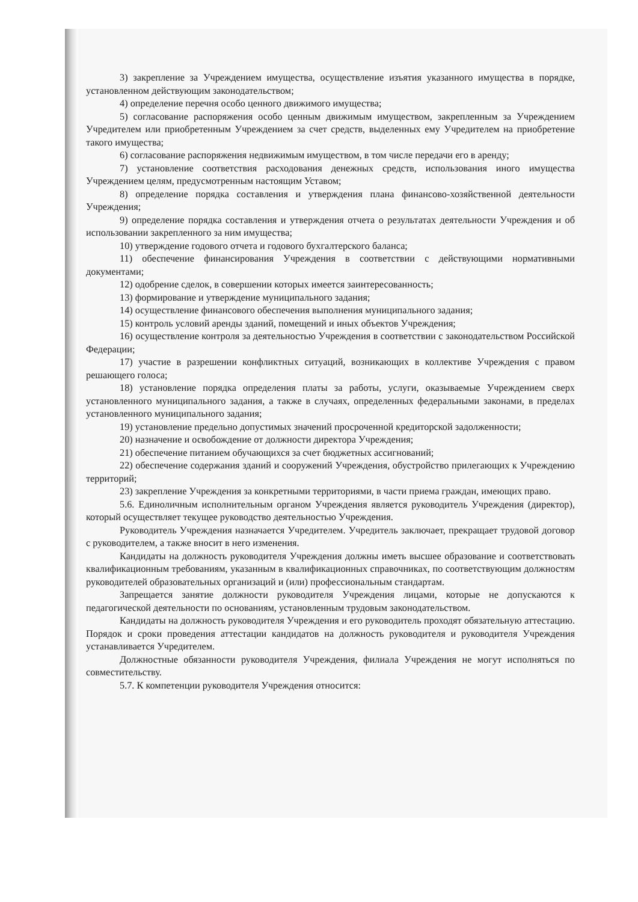3) закрепление за Учреждением имущества, осуществление изъятия указанного имущества в порядке, установленном действующим законодательством;
4) определение перечня особо ценного движимого имущества;
5) согласование распоряжения особо ценным движимым имуществом, закрепленным за Учреждением Учредителем или приобретенным Учреждением за счет средств, выделенных ему Учредителем на приобретение такого имущества;
6) согласование распоряжения недвижимым имуществом, в том числе передачи его в аренду;
7) установление соответствия расходования денежных средств, использования иного имущества Учреждением целям, предусмотренным настоящим Уставом;
8) определение порядка составления и утверждения плана финансово-хозяйственной деятельности Учреждения;
9) определение порядка составления и утверждения отчета о результатах деятельности Учреждения и об использовании закрепленного за ним имущества;
10) утверждение годового отчета и годового бухгалтерского баланса;
11) обеспечение финансирования Учреждения в соответствии с действующими нормативными документами;
12) одобрение сделок, в совершении которых имеется заинтересованность;
13) формирование и утверждение муниципального задания;
14) осуществление финансового обеспечения выполнения муниципального задания;
15) контроль условий аренды зданий, помещений и иных объектов Учреждения;
16) осуществление контроля за деятельностью Учреждения в соответствии с законодательством Российской Федерации;
17) участие в разрешении конфликтных ситуаций, возникающих в коллективе Учреждения с правом решающего голоса;
18) установление порядка определения платы за работы, услуги, оказываемые Учреждением сверх установленного муниципального задания, а также в случаях, определенных федеральными законами, в пределах установленного муниципального задания;
19) установление предельно допустимых значений просроченной кредиторской задолженности;
20) назначение и освобождение от должности директора Учреждения;
21) обеспечение питанием обучающихся за счет бюджетных ассигнований;
22) обеспечение содержания зданий и сооружений Учреждения, обустройство прилегающих к Учреждению территорий;
23) закрепление Учреждения за конкретными территориями, в части приема граждан, имеющих право.
5.6. Единоличным исполнительным органом Учреждения является руководитель Учреждения (директор), который осуществляет текущее руководство деятельностью Учреждения.
Руководитель Учреждения назначается Учредителем. Учредитель заключает, прекращает трудовой договор с руководителем, а также вносит в него изменения.
Кандидаты на должность руководителя Учреждения должны иметь высшее образование и соответствовать квалификационным требованиям, указанным в квалификационных справочниках, по соответствующим должностям руководителей образовательных организаций и (или) профессиональным стандартам.
Запрещается занятие должности руководителя Учреждения лицами, которые не допускаются к педагогической деятельности по основаниям, установленным трудовым законодательством.
Кандидаты на должность руководителя Учреждения и его руководитель проходят обязательную аттестацию. Порядок и сроки проведения аттестации кандидатов на должность руководителя и руководителя Учреждения устанавливается Учредителем.
Должностные обязанности руководителя Учреждения, филиала Учреждения не могут исполняться по совместительству.
5.7. К компетенции руководителя Учреждения относится: